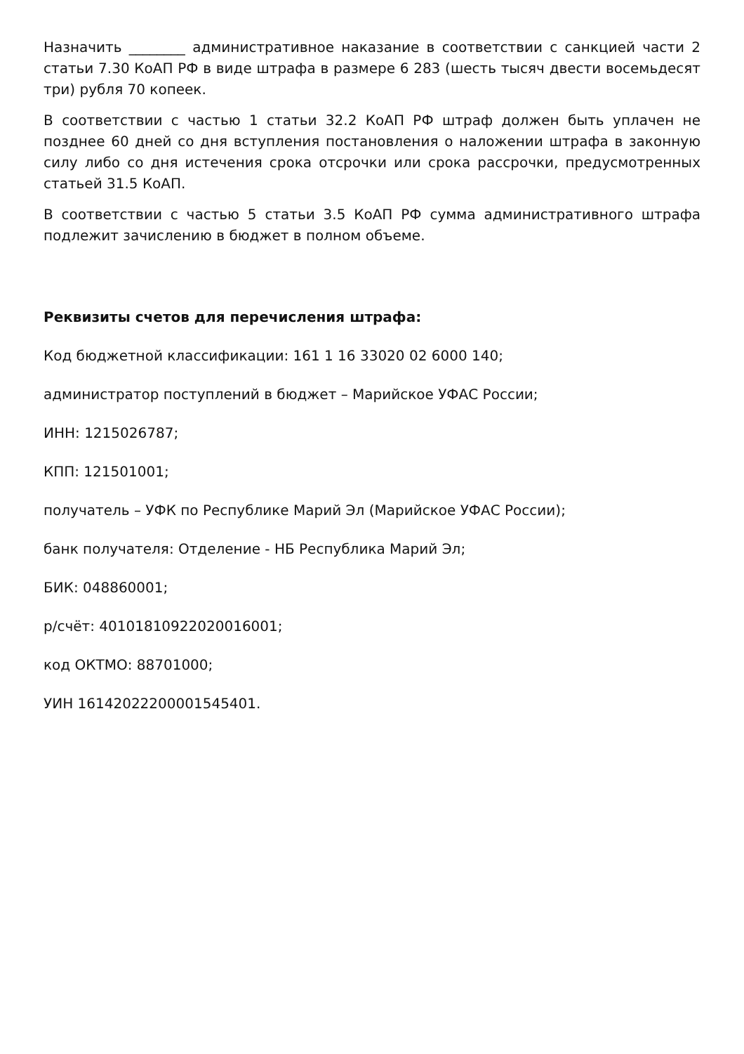Назначить ________ административное наказание в соответствии с санкцией части 2 статьи 7.30 КоАП РФ в виде штрафа в размере 6 283 (шесть тысяч двести восемьдесят три) рубля 70 копеек.
В соответствии с частью 1 статьи 32.2 КоАП РФ штраф должен быть уплачен не позднее 60 дней со дня вступления постановления о наложении штрафа в законную силу либо со дня истечения срока отсрочки или срока рассрочки, предусмотренных статьей 31.5 КоАП.
В соответствии с частью 5 статьи 3.5 КоАП РФ сумма административного штрафа подлежит зачислению в бюджет в полном объеме.
Реквизиты счетов для перечисления штрафа:
Код бюджетной классификации: 161 1 16 33020 02 6000 140;
администратор поступлений в бюджет – Марийское УФАС России;
ИНН: 1215026787;
КПП: 121501001;
получатель – УФК по Республике Марий Эл (Марийское УФАС России);
банк получателя: Отделение - НБ Республика Марий Эл;
БИК: 048860001;
р/счёт: 40101810922020016001;
код ОКТМО: 88701000;
УИН 16142022200001545401.